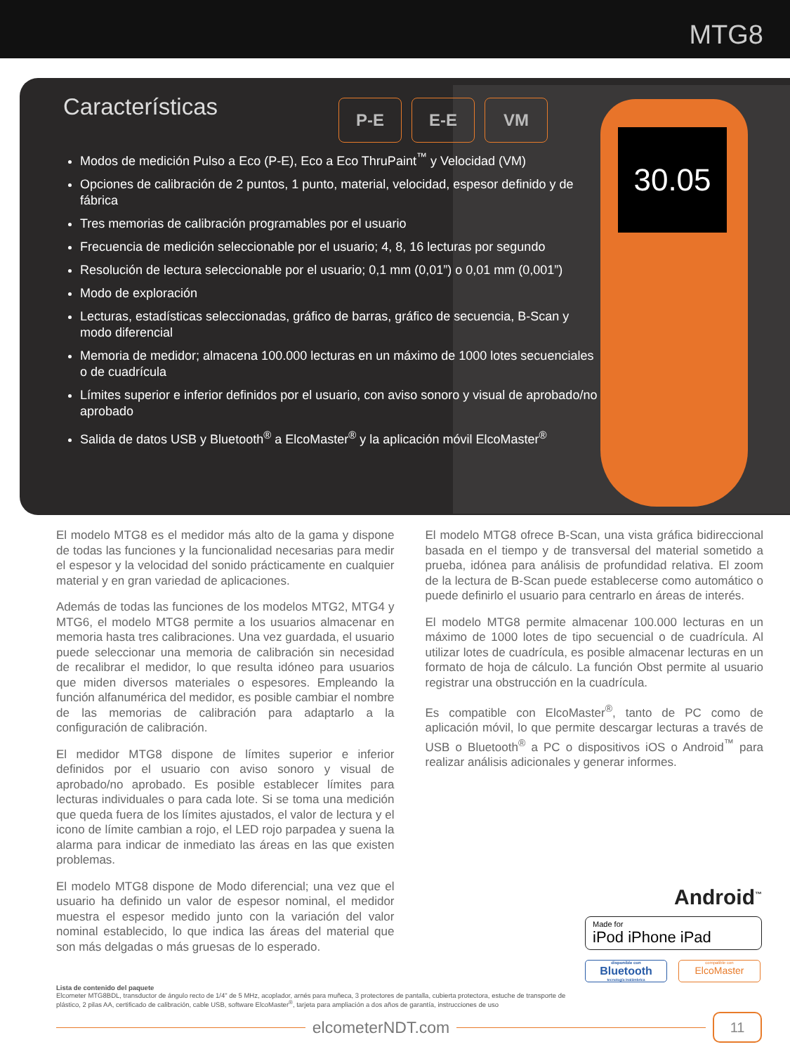MTG8
30.05
Características
P-E E-E VM
Modos de medición Pulso a Eco (P-E), Eco a Eco ThruPaint<sup>™</sup> y Velocidad (VM)
Opciones de calibración de 2 puntos, 1 punto, material, velocidad, espesor definido y de fábrica
Tres memorias de calibración programables por el usuario
Frecuencia de medición seleccionable por el usuario; 4, 8, 16 lecturas por segundo
Resolución de lectura seleccionable por el usuario; 0,1 mm (0,01”) o 0,01 mm (0,001”)
Modo de exploración
Lecturas, estadísticas seleccionadas, gráfico de barras, gráfico de secuencia, B-Scan y modo diferencial
Memoria de medidor; almacena 100.000 lecturas en un máximo de 1000 lotes secuenciales o de cuadrícula
Límites superior e inferior definidos por el usuario, con aviso sonoro y visual de aprobado/no aprobado
Salida de datos USB y Bluetooth<sup>®</sup> a ElcoMaster<sup>®</sup> y la aplicación móvil ElcoMaster<sup>®</sup>
El modelo MTG8 es el medidor más alto de la gama y dispone de todas las funciones y la funcionalidad necesarias para medir el espesor y la velocidad del sonido prácticamente en cualquier material y en gran variedad de aplicaciones.
Además de todas las funciones de los modelos MTG2, MTG4 y MTG6, el modelo MTG8 permite a los usuarios almacenar en memoria hasta tres calibraciones. Una vez guardada, el usuario puede seleccionar una memoria de calibración sin necesidad de recalibrar el medidor, lo que resulta idóneo para usuarios que miden diversos materiales o espesores. Empleando la función alfanumérica del medidor, es posible cambiar el nombre de las memorias de calibración para adaptarlo a la configuración de calibración.
El medidor MTG8 dispone de límites superior e inferior definidos por el usuario con aviso sonoro y visual de aprobado/no aprobado. Es posible establecer límites para lecturas individuales o para cada lote. Si se toma una medición que queda fuera de los límites ajustados, el valor de lectura y el icono de límite cambian a rojo, el LED rojo parpadea y suena la alarma para indicar de inmediato las áreas en las que existen problemas.
El modelo MTG8 dispone de Modo diferencial; una vez que el usuario ha definido un valor de espesor nominal, el medidor muestra el espesor medido junto con la variación del valor nominal establecido, lo que indica las áreas del material que son más delgadas o más gruesas de lo esperado.
El modelo MTG8 ofrece B-Scan, una vista gráfica bidireccional basada en el tiempo y de transversal del material sometido a prueba, idónea para análisis de profundidad relativa. El zoom de la lectura de B-Scan puede establecerse como automático o puede definirlo el usuario para centrarlo en áreas de interés.
El modelo MTG8 permite almacenar 100.000 lecturas en un máximo de 1000 lotes de tipo secuencial o de cuadrícula. Al utilizar lotes de cuadrícula, es posible almacenar lecturas en un formato de hoja de cálculo. La función Obst permite al usuario registrar una obstrucción en la cuadrícula.
Es compatible con ElcoMaster<sup>®</sup>, tanto de PC como de aplicación móvil, lo que permite descargar lecturas a través de USB o Bluetooth<sup>®</sup> a PC o dispositivos iOS o Android<sup>™</sup> para realizar análisis adicionales y generar informes.
Android<sup>™</sup>
Made for
iPod iPhone iPad
disponible con
Bluetooth
tecnología inalámbrica
compatible con
ElcoMaster
Lista de contenido del paquete
Elcometer MTG8BDL, transductor de ángulo recto de 1/4" de 5 MHz, acoplador, arnés para muñeca, 3 protectores de pantalla, cubierta protectora, estuche de transporte de plástico, 2 pilas AA, certificado de calibración, cable USB, software ElcoMaster<sup>®</sup>, tarjeta para ampliación a dos años de garantía, instrucciones de uso
elcometerNDT.com
11